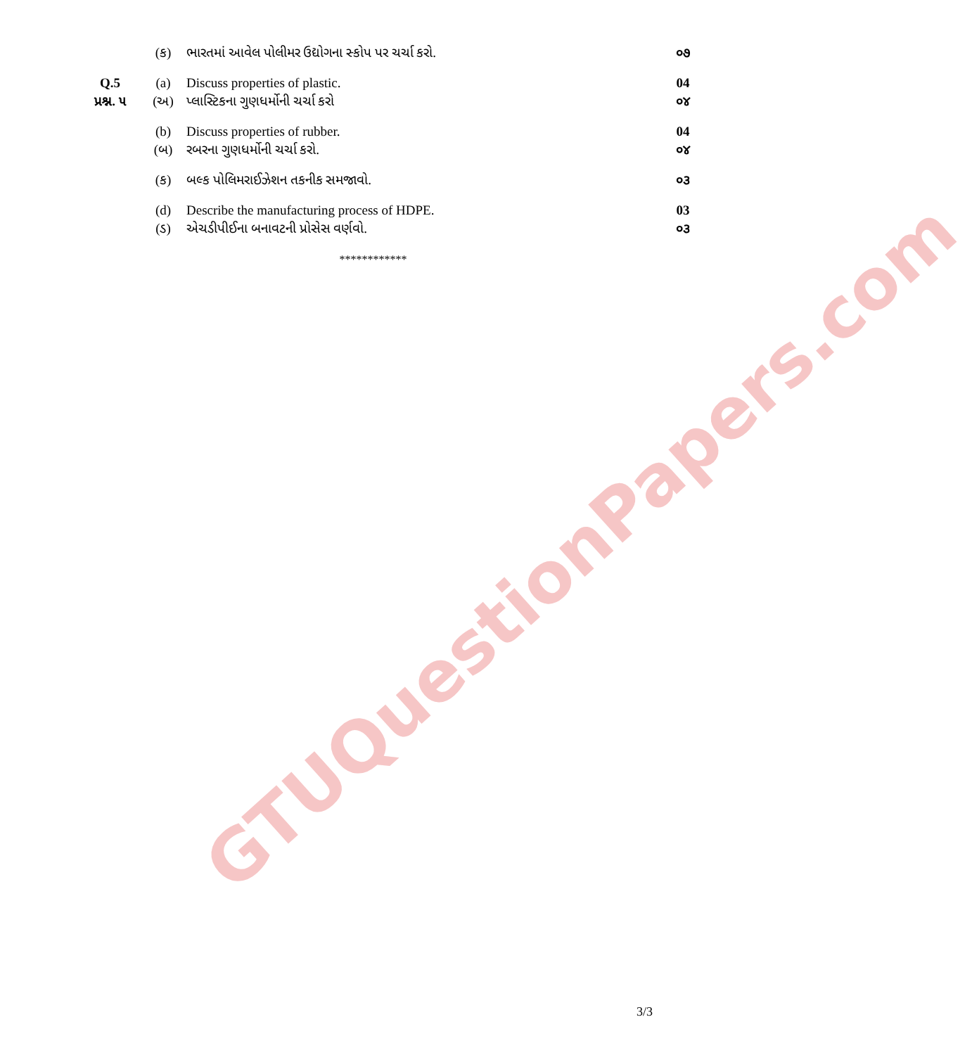GTUQuestionPapers.com
| | (ક) | ભારતમાં આવેલ પોલીમર ઉદ્યોગના સ્કોપ પર ચર્ચા કરો. | ૦૭ |
| Q.5 | (a) | Discuss properties of plastic. | 04 |
| પ્રશ્ન. ૫ | (અ) | પ્લાસ્ટિકના ગુણધર્મોની ચર્ચા કરો | ૦૪ |
| | (b) | Discuss properties of rubber. | 04 |
| | (બ) | રબરના ગુણધર્મોની ચર્ચા કરો. | ૦૪ |
| | (ક) | બલ્ક પોલિમરાઈઝેશન તકનીક સમજાવો. | ૦૩ |
| | (d) | Describe the manufacturing process of HDPE. | 03 |
| | (ડ) | એચડીપીઈના બનાવટની પ્રોસેસ વર્ણવો. | ૦૩ |
************
3/3